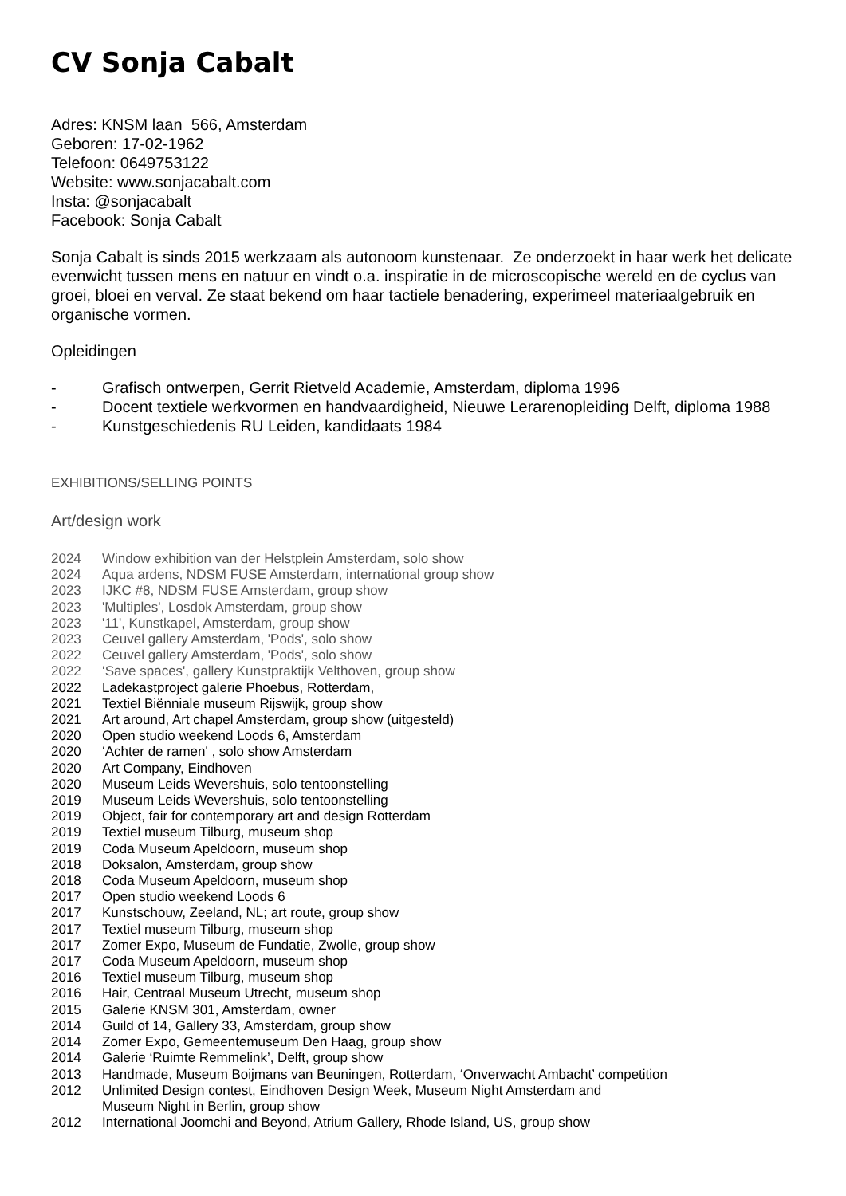CV Sonja Cabalt
Adres: KNSM laan 566, Amsterdam
Geboren: 17-02-1962
Telefoon: 0649753122
Website: www.sonjacabalt.com
Insta: @sonjacabalt
Facebook: Sonja Cabalt
Sonja Cabalt is sinds 2015 werkzaam als autonoom kunstenaar. Ze onderzoekt in haar werk het delicate evenwicht tussen mens en natuur en vindt o.a. inspiratie in de microscopische wereld en de cyclus van groei, bloei en verval. Ze staat bekend om haar tactiele benadering, experimeel materiaalgebruik en organische vormen.
Opleidingen
- Grafisch ontwerpen, Gerrit Rietveld Academie, Amsterdam, diploma 1996
- Docent textiele werkvormen en handvaardigheid, Nieuwe Lerarenopleiding Delft, diploma 1988
- Kunstgeschiedenis RU Leiden, kandidaats 1984
EXHIBITIONS/SELLING POINTS
Art/design work
2024 Window exhibition van der Helstplein Amsterdam, solo show
2024 Aqua ardens, NDSM FUSE Amsterdam, international group show
2023 IJKC #8, NDSM FUSE Amsterdam, group show
2023 'Multiples', Losdok Amsterdam, group show
2023 '11', Kunstkapel, Amsterdam, group show
2023 Ceuvel gallery Amsterdam, 'Pods', solo show
2022 Ceuvel gallery Amsterdam, 'Pods', solo show
2022 ‘Save spaces', gallery Kunstpraktijk Velthoven, group show
2022 Ladekastproject galerie Phoebus, Rotterdam,
2021 Textiel Biënniale museum Rijswijk, group show
2021 Art around, Art chapel Amsterdam, group show (uitgesteld)
2020 Open studio weekend Loods 6, Amsterdam
2020 ‘Achter de ramen' , solo show Amsterdam
2020 Art Company, Eindhoven
2020 Museum Leids Wevershuis, solo tentoonstelling
2019 Museum Leids Wevershuis, solo tentoonstelling
2019 Object, fair for contemporary art and design Rotterdam
2019 Textiel museum Tilburg, museum shop
2019 Coda Museum Apeldoorn, museum shop
2018 Doksalon, Amsterdam, group show
2018 Coda Museum Apeldoorn, museum shop
2017 Open studio weekend Loods 6
2017 Kunstschouw, Zeeland, NL; art route, group show
2017 Textiel museum Tilburg, museum shop
2017 Zomer Expo, Museum de Fundatie, Zwolle, group show
2017 Coda Museum Apeldoorn, museum shop
2016 Textiel museum Tilburg, museum shop
2016 Hair, Centraal Museum Utrecht, museum shop
2015 Galerie KNSM 301, Amsterdam, owner
2014 Guild of 14, Gallery 33, Amsterdam, group show
2014 Zomer Expo, Gemeentemuseum Den Haag, group show
2014 Galerie ‘Ruimte Remmelink’, Delft, group show
2013 Handmade, Museum Boijmans van Beuningen, Rotterdam, ‘Onverwacht Ambacht’ competition
2012 Unlimited Design contest, Eindhoven Design Week, Museum Night Amsterdam and
Museum Night in Berlin, group show
2012 International Joomchi and Beyond, Atrium Gallery, Rhode Island, US, group show